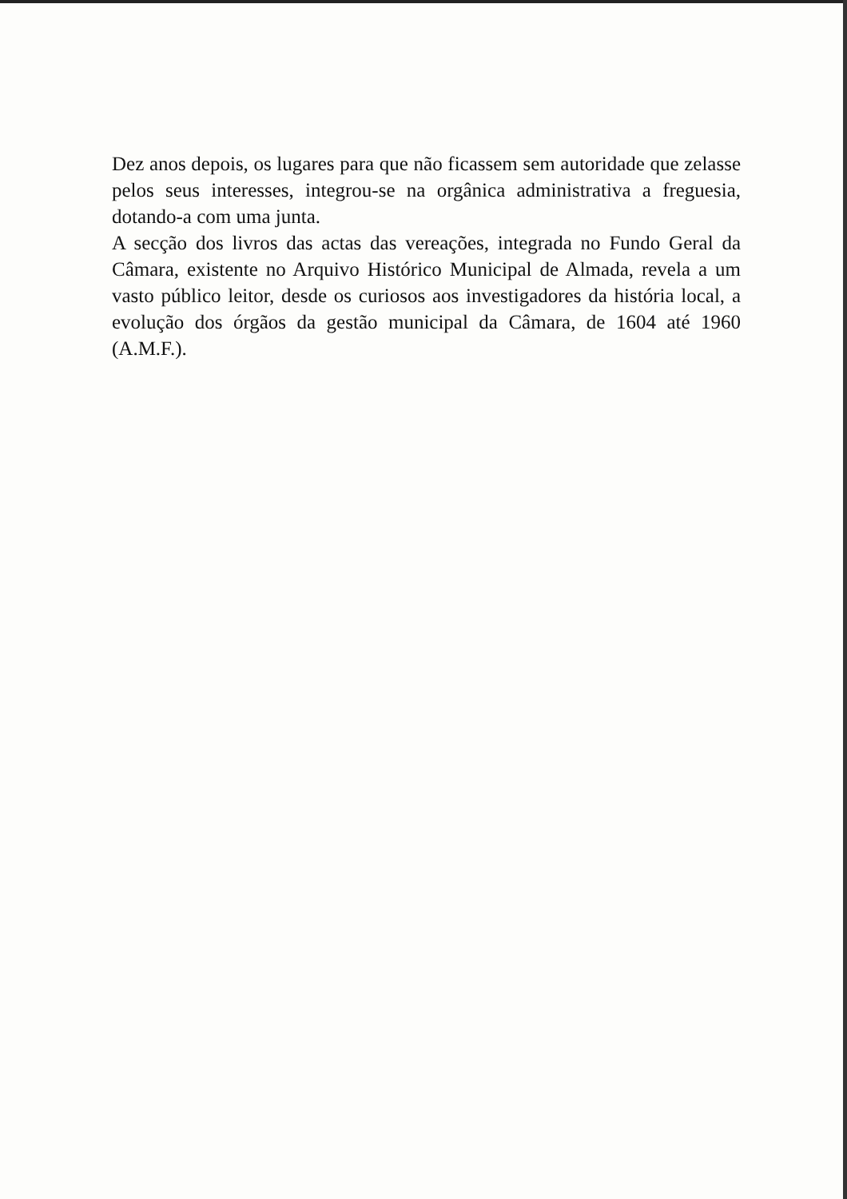Dez anos depois, os lugares para que não ficassem sem autoridade que zelasse pelos seus interesses, integrou-se na orgânica administrativa a freguesia, dotando-a com uma junta.
A secção dos livros das actas das vereações, integrada no Fundo Geral da Câmara, existente no Arquivo Histórico Municipal de Almada, revela a um vasto público leitor, desde os curiosos aos investigadores da história local, a evolução dos órgãos da gestão municipal da Câmara, de 1604 até 1960 (A.M.F.).